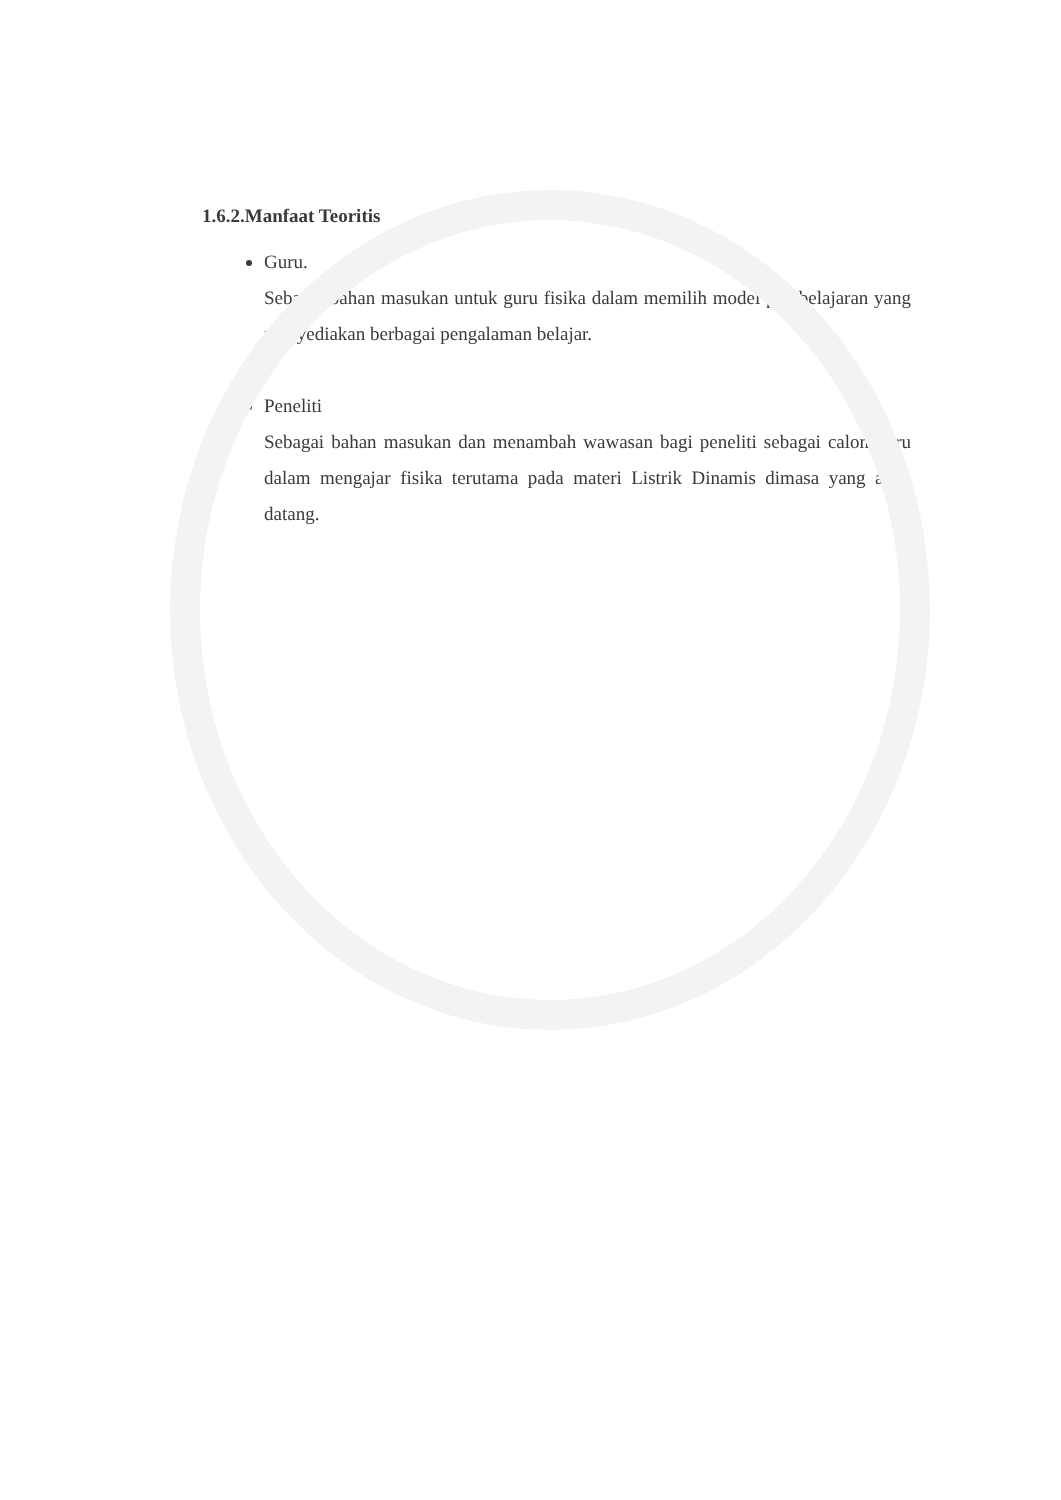1.6.2.Manfaat Teoritis
Guru.
Sebagai bahan masukan untuk guru fisika dalam memilih model pembelajaran yang menyediakan berbagai pengalaman belajar.
Peneliti
Sebagai bahan masukan dan menambah wawasan bagi peneliti sebagai calon guru dalam mengajar fisika terutama pada materi Listrik Dinamis dimasa yang akan datang.